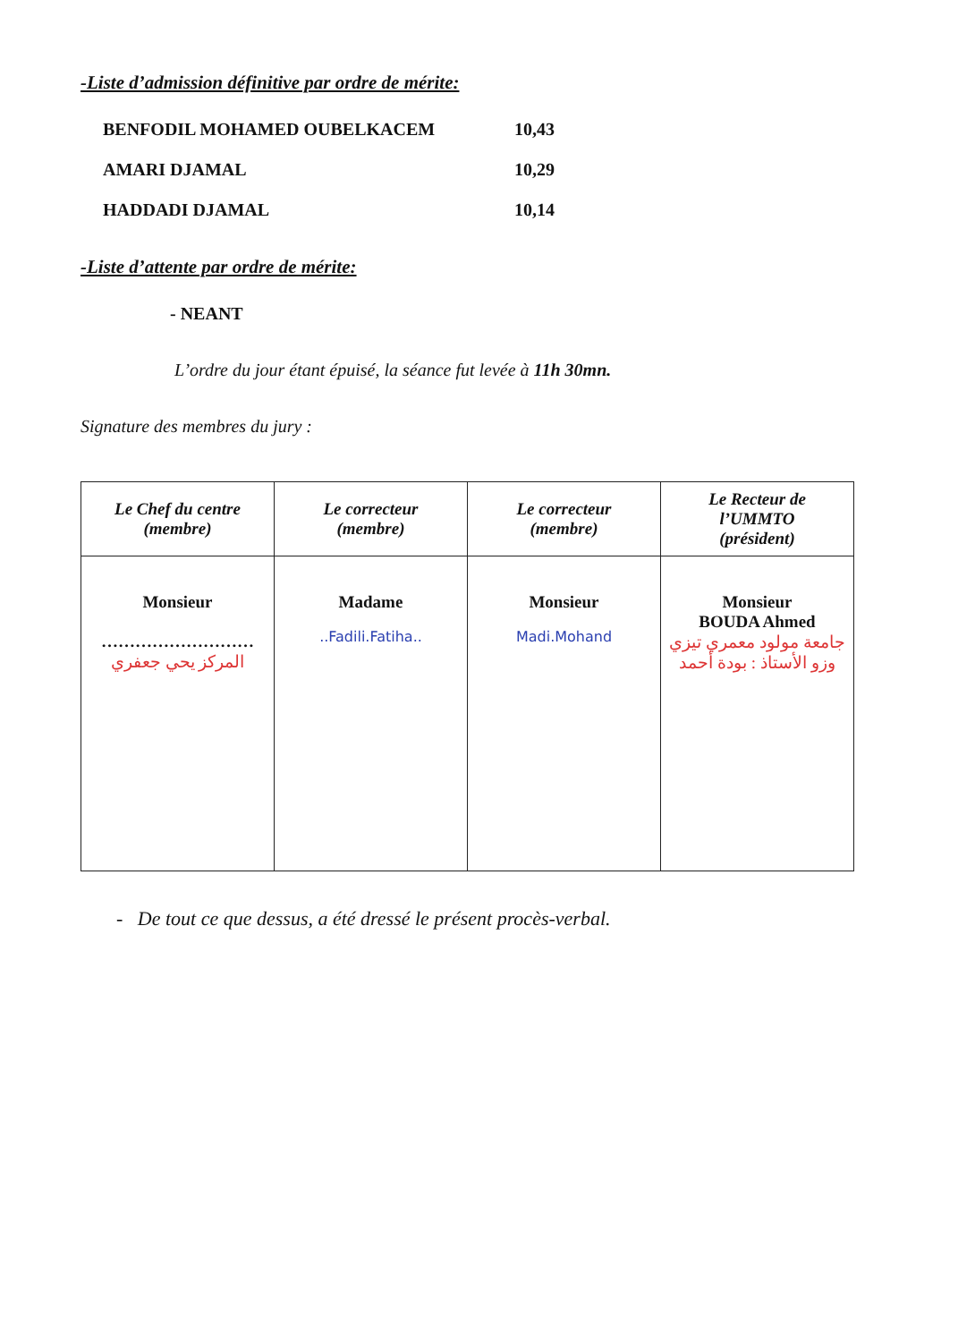-Liste d’admission définitive par ordre de mérite:
BENFODIL MOHAMED OUBELKACEM 10,43
AMARI DJAMAL 10,29
HADDADI DJAMAL 10,14
-Liste d’attente par ordre de mérite:
- NEANT
L’ordre du jour étant épuisé, la séance fut levée à 11h 30mn.
Signature des membres du jury :
| Le Chef du centre (membre) | Le correcteur (membre) | Le correcteur (membre) | Le Recteur de l’UMMTO (président) |
| --- | --- | --- | --- |
| Monsieur ……………………… المركز يحي جعفري | Madame ..Fadili.Fatiha.. | Monsieur Madi.Mohand | Monsieur BOUDA Ahmed جامعة مولود معمري تيزي وزو الأستاذ : بودة أحمد |
- De tout ce que dessus, a été dressé le présent procès-verbal.